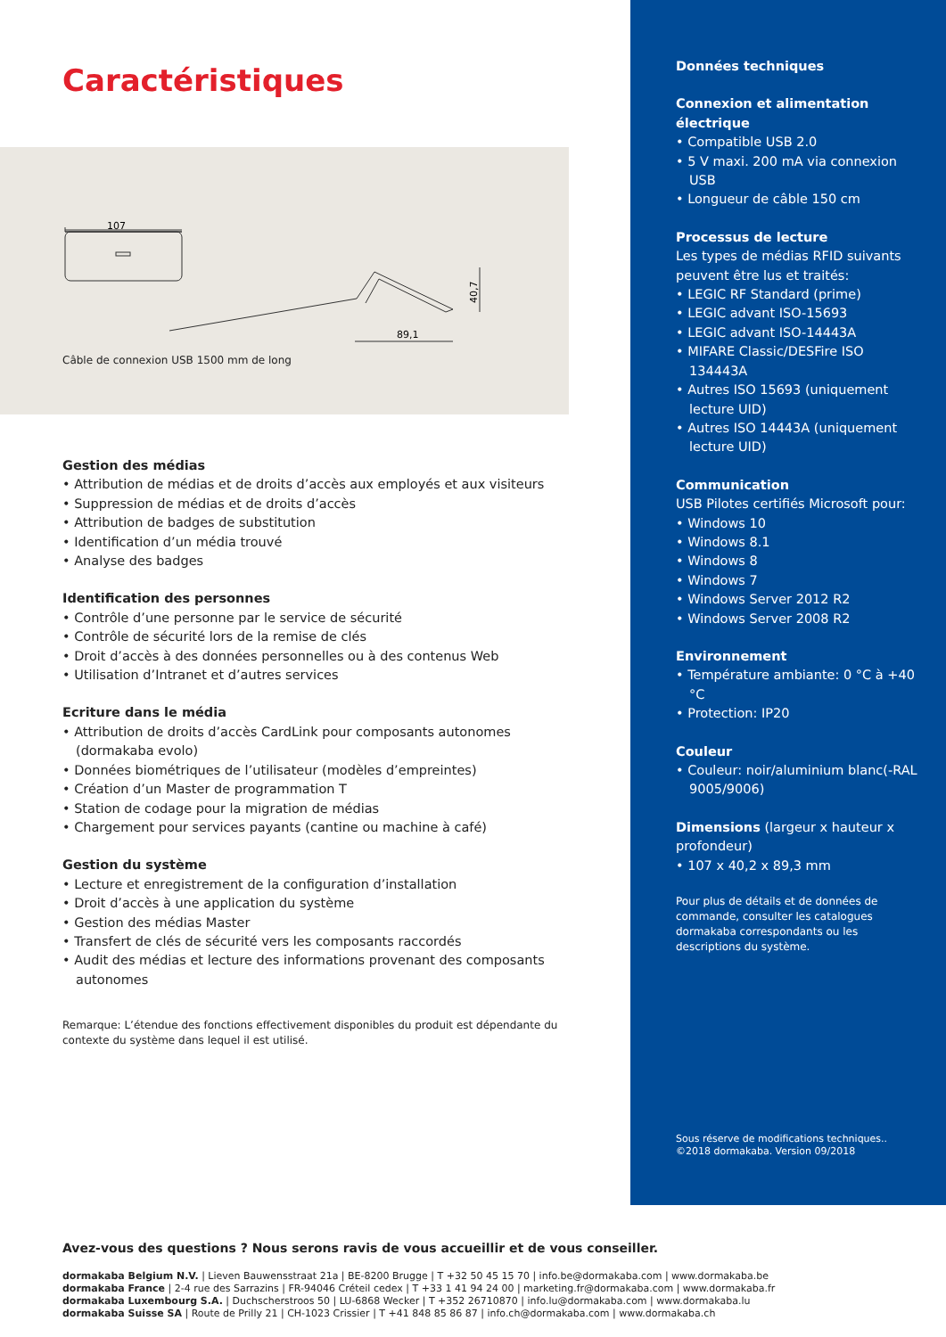Caractéristiques
107
89,1
40,7
Câble de connexion USB 1500 mm de long
Gestion des médias
• Attribution de médias et de droits d’accès aux employés et aux visiteurs
• Suppression de médias et de droits d’accès
• Attribution de badges de substitution
• Identification d’un média trouvé
• Analyse des badges
Identification des personnes
• Contrôle d’une personne par le service de sécurité
• Contrôle de sécurité lors de la remise de clés
• Droit d’accès à des données personnelles ou à des contenus Web
• Utilisation d’Intranet et d’autres services
Ecriture dans le média
• Attribution de droits d’accès CardLink pour composants autonomes (dormakaba evolo)
• Données biométriques de l’utilisateur (modèles d’empreintes)
• Création d’un Master de programmation T
• Station de codage pour la migration de médias
• Chargement pour services payants (cantine ou machine à café)
Gestion du système
• Lecture et enregistrement de la configuration d’installation
• Droit d’accès à une application du système
• Gestion des médias Master
• Transfert de clés de sécurité vers les composants raccordés
• Audit des médias et lecture des informations provenant des composants autonomes
Remarque: L’étendue des fonctions effectivement disponibles du produit est dépendante du contexte du système dans lequel il est utilisé.
Données techniques
Connexion et alimentation électrique
• Compatible USB 2.0
• 5 V maxi. 200 mA via connexion USB
• Longueur de câble 150 cm
Processus de lecture
Les types de médias RFID suivants peuvent être lus et traités:
• LEGIC RF Standard (prime)
• LEGIC advant ISO-15693
• LEGIC advant ISO-14443A
• MIFARE Classic/DESFire ISO 134443A
• Autres ISO 15693 (uniquement lecture UID)
• Autres ISO 14443A (uniquement lecture UID)
Communication
USB Pilotes certifiés Microsoft pour:
• Windows 10
• Windows 8.1
• Windows 8
• Windows 7
• Windows Server 2012 R2
• Windows Server 2008 R2
Environnement
• Température ambiante: 0 °C à +40 °C
• Protection: IP20
Couleur
• Couleur: noir/aluminium blanc(-RAL 9005/9006)
Dimensions (largeur x hauteur x profondeur)
• 107 x 40,2 x 89,3 mm
Pour plus de détails et de données de commande, consulter les catalogues dormakaba correspondants ou les descriptions du système.
Sous réserve de modifications techniques..
©2018 dormakaba. Version 09/2018
Avez-vous des questions ? Nous serons ravis de vous accueillir et de vous conseiller.
dormakaba Belgium N.V. | Lieven Bauwensstraat 21a | BE-8200 Brugge | T +32 50 45 15 70 | info.be@dormakaba.com | www.dormakaba.be
dormakaba France | 2-4 rue des Sarrazins | FR-94046 Créteil cedex | T +33 1 41 94 24 00 | marketing.fr@dormakaba.com | www.dormakaba.fr
dormakaba Luxembourg S.A. | Duchscherstroos 50 | LU-6868 Wecker | T +352 26710870 | info.lu@dormakaba.com | www.dormakaba.lu
dormakaba Suisse SA | Route de Prilly 21 | CH-1023 Crissier | T +41 848 85 86 87 | info.ch@dormakaba.com | www.dormakaba.ch